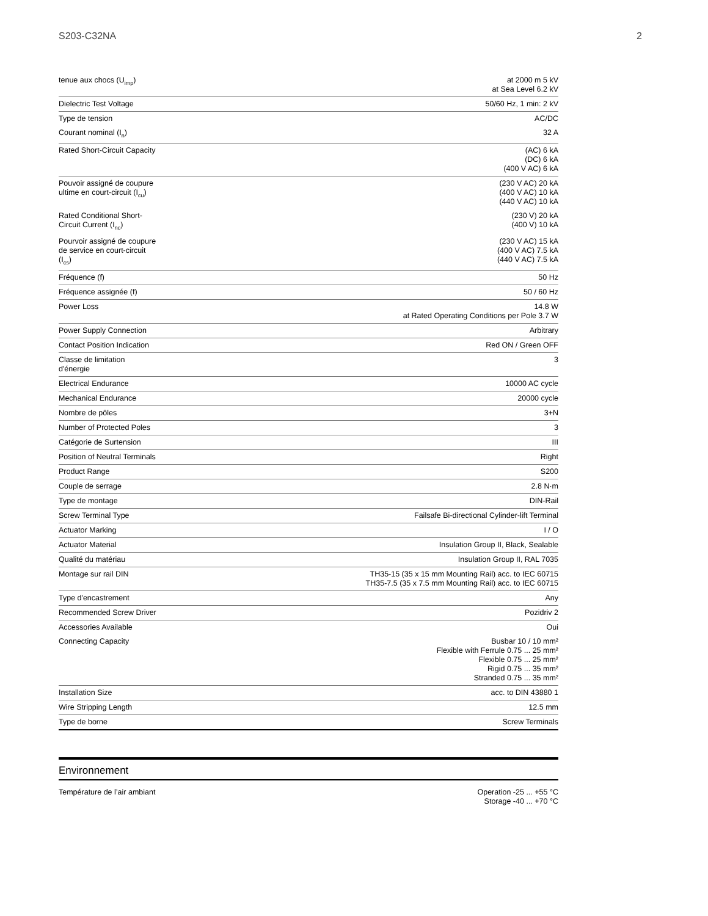S203-C32NA 2
| tenue aux chocs (U<sub>imp</sub>) | at 2000 m 5 kV at Sea Level 6.2 kV |
| Dielectric Test Voltage | 50/60 Hz, 1 min: 2 kV |
| Type de tension | AC/DC |
| Courant nominal (I<sub>n</sub>) | 32 A |
| Rated Short-Circuit Capacity | (AC) 6 kA (DC) 6 kA (400 V AC) 6 kA |
| Pouvoir assigné de coupure ultime en court-circuit (I<sub>cu</sub>) | (230 V AC) 20 kA (400 V AC) 10 kA (440 V AC) 10 kA |
| Rated Conditional Short-Circuit Current (I<sub>nc</sub>) | (230 V) 20 kA (400 V) 10 kA |
| Pourvoir assigné de coupure de service en court-circuit (I<sub>cs</sub>) | (230 V AC) 15 kA (400 V AC) 7.5 kA (440 V AC) 7.5 kA |
| Fréquence (f) | 50 Hz |
| Fréquence assignée (f) | 50 / 60 Hz |
| Power Loss | 14.8 W at Rated Operating Conditions per Pole 3.7 W |
| Power Supply Connection | Arbitrary |
| Contact Position Indication | Red ON / Green OFF |
| Classe de limitation d'énergie | 3 |
| Electrical Endurance | 10000 AC cycle |
| Mechanical Endurance | 20000 cycle |
| Nombre de pôles | 3+N |
| Number of Protected Poles | 3 |
| Catégorie de Surtension | III |
| Position of Neutral Terminals | Right |
| Product Range | S200 |
| Couple de serrage | 2.8 N·m |
| Type de montage | DIN-Rail |
| Screw Terminal Type | Failsafe Bi-directional Cylinder-lift Terminal |
| Actuator Marking | I / O |
| Actuator Material | Insulation Group II, Black, Sealable |
| Qualité du matériau | Insulation Group II, RAL 7035 |
| Montage sur rail DIN | TH35-15 (35 x 15 mm Mounting Rail) acc. to IEC 60715 TH35-7.5 (35 x 7.5 mm Mounting Rail) acc. to IEC 60715 |
| Type d'encastrement | Any |
| Recommended Screw Driver | Pozidriv 2 |
| Accessories Available | Oui |
| Connecting Capacity | Busbar 10 / 10 mm² Flexible with Ferrule 0.75 ... 25 mm² Flexible 0.75 ... 25 mm² Rigid 0.75 ... 35 mm² Stranded 0.75 ... 35 mm² |
| Installation Size | acc. to DIN 43880 1 |
| Wire Stripping Length | 12.5 mm |
| Type de borne | Screw Terminals |
Environnement
| Température de l’air ambiant | Operation -25 ... +55 °C Storage -40 ... +70 °C |